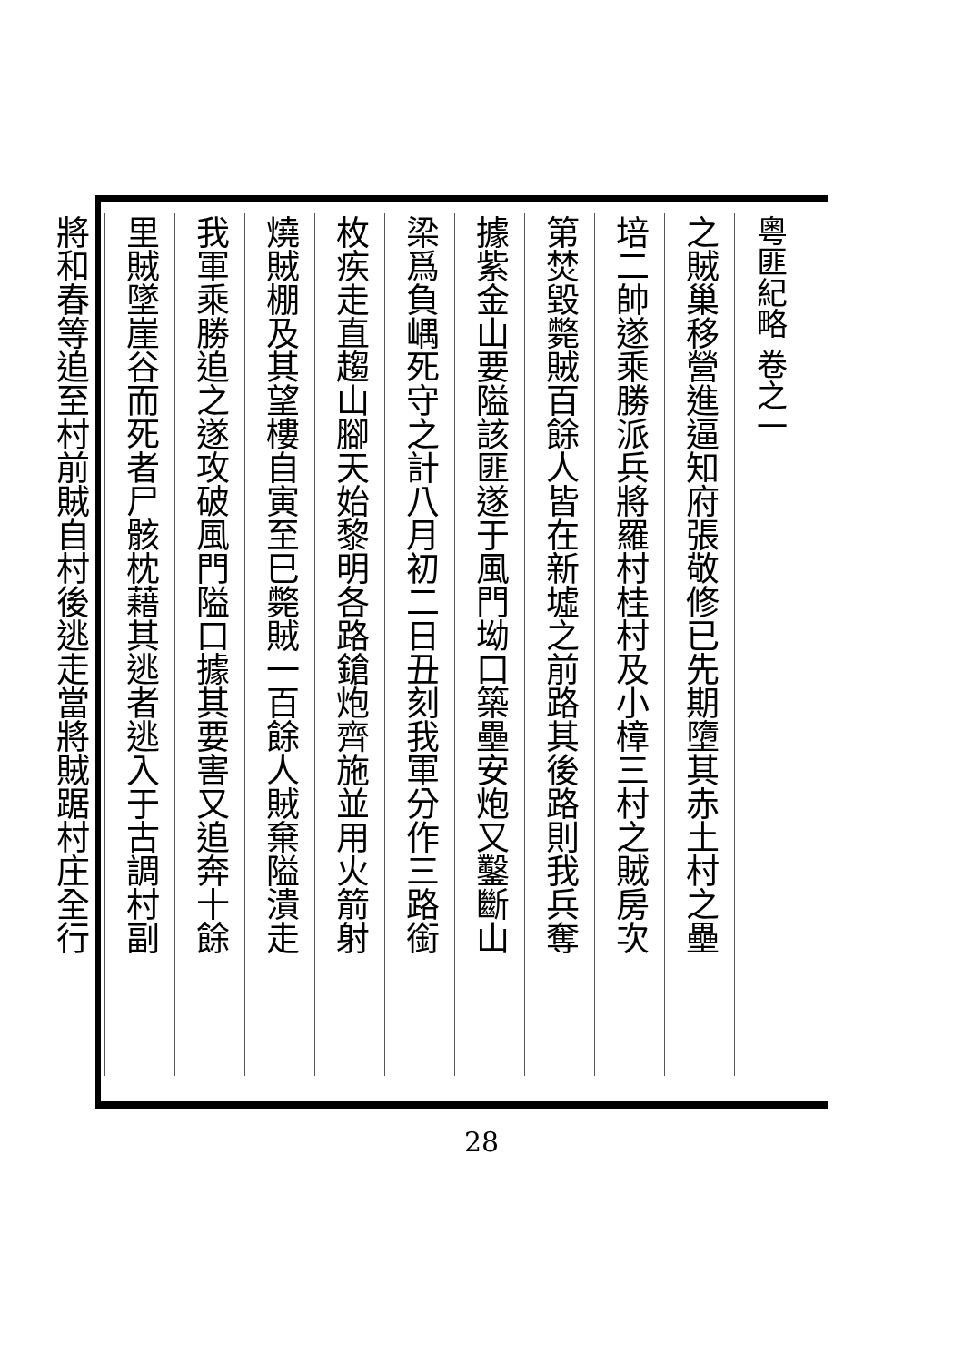粵匪紀略 卷之一
之賊巢移營進逼知府張敬修已先期墮其赤土村之壘
培二帥遂乘勝派兵將羅村桂村及小樟三村之賊房次
第焚毀斃賊百餘人皆在新墟之前路其後路則我兵奪
據紫金山要隘該匪遂于風門坳口築壘安炮又鑿斷山
梁爲負嵎死守之計八月初二日丑刻我軍分作三路銜
枚疾走直趨山腳天始黎明各路鎗炮齊施並用火箭射
燒賊棚及其望樓自寅至巳斃賊一百餘人賊棄隘潰走
我軍乘勝追之遂攻破風門隘口據其要害又追奔十餘
里賊墜崖谷而死者尸骸枕藉其逃者逃入于古調村副
將和春等追至村前賊自村後逃走當將賊踞村庄全行
28